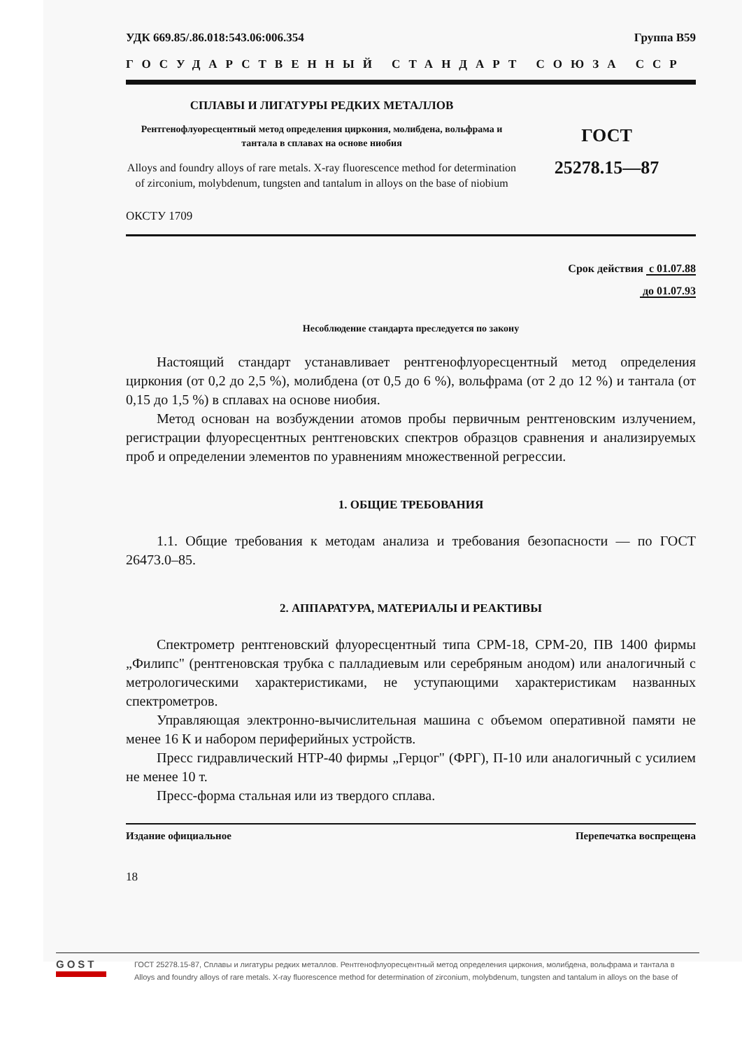УДК 669.85/.86.018:543.06:006.354 Группа В59
ГОСУДАРСТВЕННЫЙ СТАНДАРТ СОЮЗА ССР
СПЛАВЫ И ЛИГАТУРЫ РЕДКИХ МЕТАЛЛОВ
Рентгенофлуоресцентный метод определения циркония, молибдена, вольфрама и тантала в сплавах на основе ниобия
Alloys and foundry alloys of rare metals. X-ray fluorescence method for determination of zirconium, molybdenum, tungsten and tantalum in alloys on the base of niobium
ГОСТ
25278.15—87
ОКСТУ 1709
Срок действия с 01.07.88
до 01.07.93
Несоблюдение стандарта преследуется по закону
Настоящий стандарт устанавливает рентгенофлуоресцентный метод определения циркония (от 0,2 до 2,5 %), молибдена (от 0,5 до 6 %), вольфрама (от 2 до 12 %) и тантала (от 0,15 до 1,5 %) в сплавах на основе ниобия.
Метод основан на возбуждении атомов пробы первичным рентгеновским излучением, регистрации флуоресцентных рентгеновских спектров образцов сравнения и анализируемых проб и определении элементов по уравнениям множественной регрессии.
1. ОБЩИЕ ТРЕБОВАНИЯ
1.1. Общие требования к методам анализа и требования безопасности — по ГОСТ 26473.0–85.
2. АППАРАТУРА, МАТЕРИАЛЫ И РЕАКТИВЫ
Спектрометр рентгеновский флуоресцентный типа СРМ-18, СРМ-20, ПВ 1400 фирмы „Филипс" (рентгеновская трубка с палладиевым или серебряным анодом) или аналогичный с метрологическими характеристиками, не уступающими характеристикам названных спектрометров.
Управляющая электронно-вычислительная машина с объемом оперативной памяти не менее 16 К и набором периферийных устройств.
Пресс гидравлический НТР-40 фирмы „Герцог" (ФРГ), П-10 или аналогичный с усилием не менее 10 т.
Пресс-форма стальная или из твердого сплава.
Издание официальное Перепечатка воспрещена
18
GOST
ГОСТ 25278.15-87, Сплавы и лигатуры редких металлов. Рентгенофлуоресцентный метод определения циркония, молибдена, вольфрама и тантала в
Alloys and foundry alloys of rare metals. X-ray fluorescence method for determination of zirconium, molybdenum, tungsten and tantalum in alloys on the base of